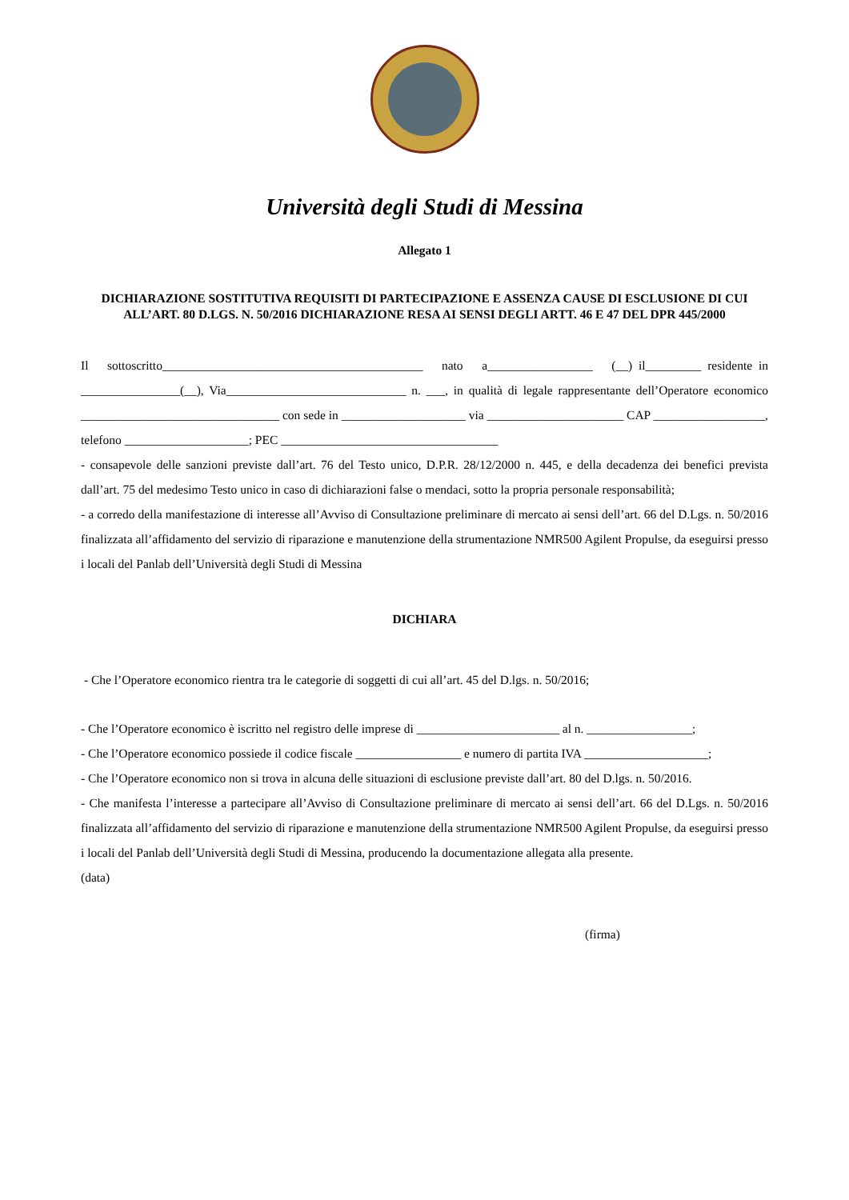Università degli Studi di Messina
Allegato 1
DICHIARAZIONE SOSTITUTIVA REQUISITI DI PARTECIPAZIONE E ASSENZA CAUSE DI ESCLUSIONE DI CUI ALL’ART. 80 D.LGS. N. 50/2016 DICHIARAZIONE RESA AI SENSI DEGLI ARTT. 46 E 47 DEL DPR 445/2000
Il sottoscritto__________________________________________ nato a_________________ (__) il_________ residente in ________________(__), Via_____________________________ n. ___, in qualità di legale rappresentante dell’Operatore economico ________________________________ con sede in ____________________ via ______________________ CAP __________________, telefono ____________________; PEC ___________________________________
- consapevole delle sanzioni previste dall’art. 76 del Testo unico, D.P.R. 28/12/2000 n. 445, e della decadenza dei benefici prevista dall’art. 75 del medesimo Testo unico in caso di dichiarazioni false o mendaci, sotto la propria personale responsabilità;
- a corredo della manifestazione di interesse all’Avviso di Consultazione preliminare di mercato ai sensi dell’art. 66 del D.Lgs. n. 50/2016 finalizzata all’affidamento del servizio di riparazione e manutenzione della strumentazione NMR500 Agilent Propulse, da eseguirsi presso i locali del Panlab dell’Università degli Studi di Messina
DICHIARA
- Che l’Operatore economico rientra tra le categorie di soggetti di cui all’art. 45 del D.lgs. n. 50/2016;
- Che l’Operatore economico è iscritto nel registro delle imprese di _______________________ al n. _________________;
- Che l’Operatore economico possiede il codice fiscale _________________ e numero di partita IVA ____________________;
- Che l’Operatore economico non si trova in alcuna delle situazioni di esclusione previste dall’art. 80 del D.lgs. n. 50/2016.
- Che manifesta l’interesse a partecipare all’Avviso di Consultazione preliminare di mercato ai sensi dell’art. 66 del D.Lgs. n. 50/2016 finalizzata all’affidamento del servizio di riparazione e manutenzione della strumentazione NMR500 Agilent Propulse, da eseguirsi presso i locali del Panlab dell’Università degli Studi di Messina, producendo la documentazione allegata alla presente.
(data)
(firma)